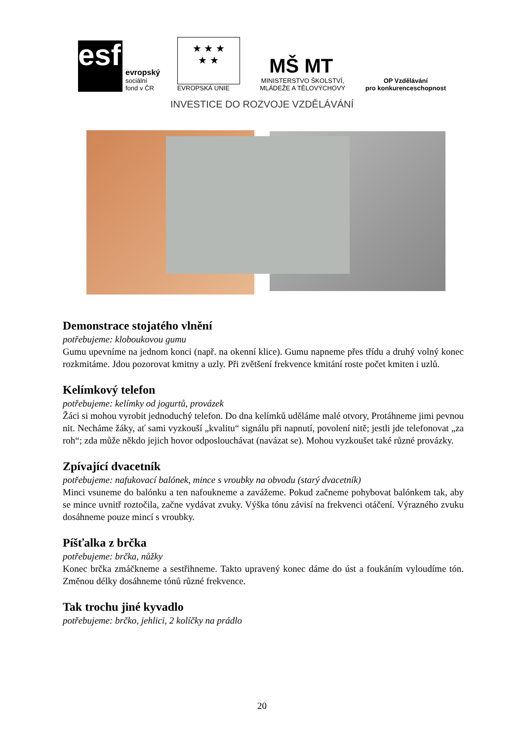esf
evropský
sociální
fond v ČR
★ ★ ★
★ ★
EVROPSKÁ UNIE
MŠ MT
MINISTERSTVO ŠKOLSTVÍ,
MLÁDEŽE A TĚLOVÝCHOVY
OP Vzdělávání
pro konkurenceschopnost
INVESTICE DO ROZVOJE VZDĚLÁVÁNÍ
Demonstrace stojatého vlnění
potřebujeme: kloboukovou gumu
Gumu upevníme na jednom konci (např. na okenní klice). Gumu napneme přes třídu a druhý volný konec rozkmitáme. Jdou pozorovat kmitny a uzly. Při zvětšení frekvence kmitání roste počet kmiten i uzlů.
Kelímkový telefon
potřebujeme: kelímky od jogurtů, provázek
Žáci si mohou vyrobit jednoduchý telefon. Do dna kelímků uděláme malé otvory, Protáhneme jimi pevnou nit. Necháme žáky, ať sami vyzkouší „kvalitu“ signálu při napnutí, povolení nitě; jestli jde telefonovat „za roh“; zda může někdo jejich hovor odposlouchávat (navázat se). Mohou vyzkoušet také různé provázky.
Zpívající dvacetník
potřebujeme: nafukovací balónek, mince s vroubky na obvodu (starý dvacetník)
Minci vsuneme do balónku a ten nafoukneme a zavážeme. Pokud začneme pohybovat balónkem tak, aby se mince uvnitř roztočila, začne vydávat zvuky. Výška tónu závisí na frekvenci otáčení. Výrazného zvuku dosáhneme pouze mincí s vroubky.
Píšťalka z brčka
potřebujeme: brčka, nůžky
Konec brčka zmáčkneme a sestřihneme. Takto upravený konec dáme do úst a foukáním vyloudíme tón. Změnou délky dosáhneme tónů různé frekvence.
Tak trochu jiné kyvadlo
potřebujeme: brčko, jehlici, 2 kolíčky na prádlo
20